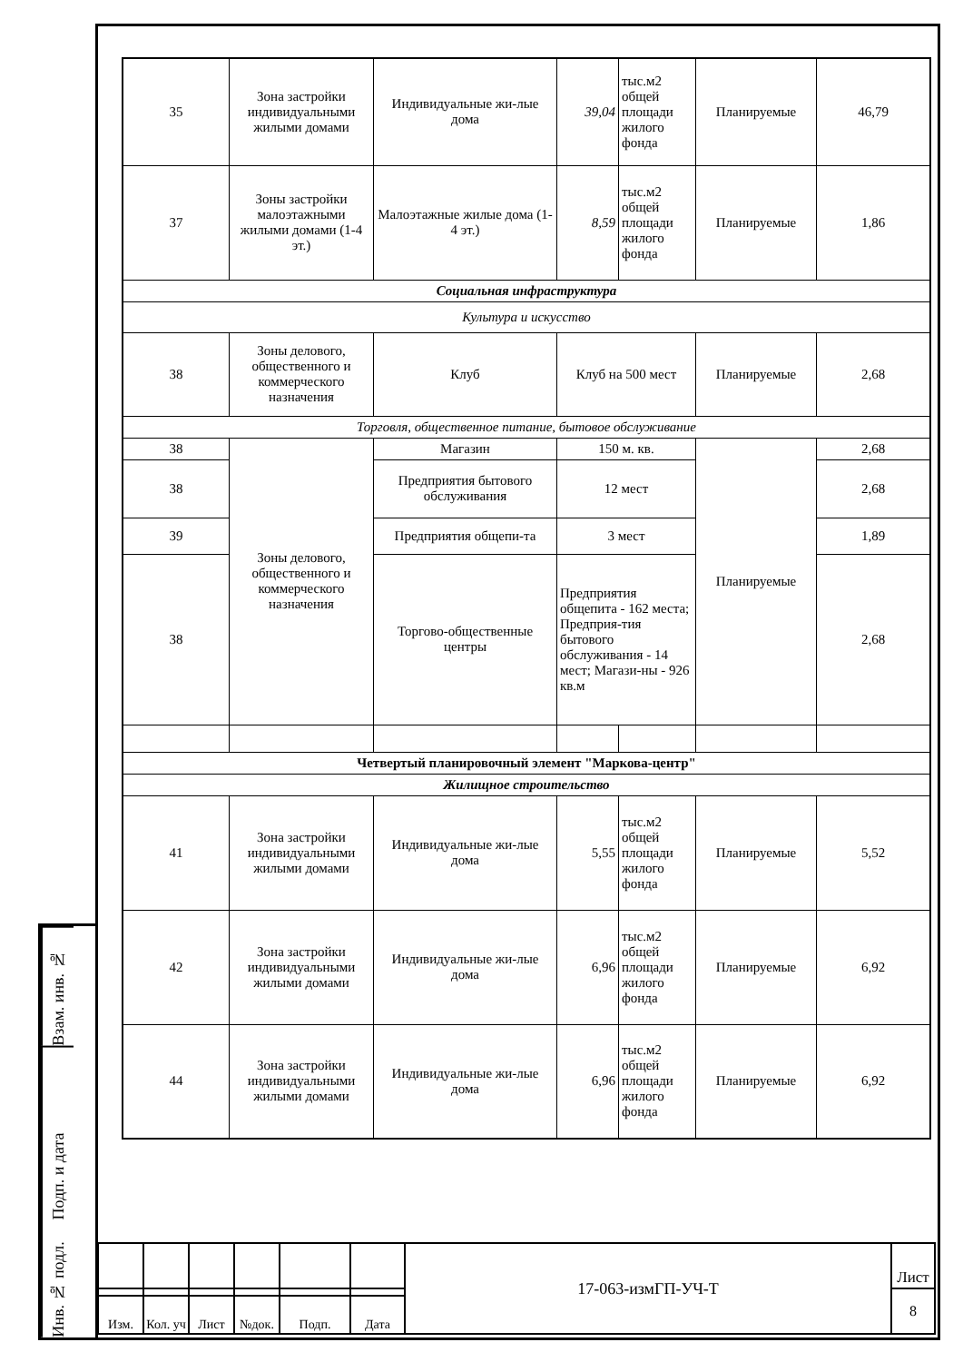| 35 | Зона застройки индивидуальными жилыми домами | Индивидуальные жи-лые дома | 39,04 | тыс.м2 общей площади жилого фонда | Планируемые | 46,79 |
| 37 | Зоны застройки малоэтажными жилыми домами (1-4 эт.) | Малоэтажные жилые дома (1-4 эт.) | 8,59 | тыс.м2 общей площади жилого фонда | Планируемые | 1,86 |
| Социальная инфраструктура | | | | | | |
| Культура и искусство | | | | | | |
| 38 | Зоны делового, общественного и коммерческого назначения | Клуб | Клуб на 500 мест | | Планируемые | 2,68 |
| Торговля, общественное питание, бытовое обслуживание | | | | | | |
| 38 | Зоны делового, общественного и коммерческого назначения | Магазин | 150 м. кв. | | Планируемые | 2,68 |
| 38 | | Предприятия бытового обслуживания | 12 мест | | | 2,68 |
| 39 | | Предприятия общепи-та | 3 мест | | | 1,89 |
| 38 | | Торгово-общественные центры | Предприятия общепита - 162 места; Предприя-тия бытового обслуживания - 14 мест; Магази-ны - 926 кв.м | | | 2,68 |
| Четвертый планировочный элемент "Маркова-центр" | | | | | | |
| Жилищное строительство | | | | | | |
| 41 | Зона застройки индивидуальными жилыми домами | Индивидуальные жи-лые дома | 5,55 | тыс.м2 общей площади жилого фонда | Планируемые | 5,52 |
| 42 | Зона застройки индивидуальными жилыми домами | Индивидуальные жи-лые дома | 6,96 | тыс.м2 общей площади жилого фонда | Планируемые | 6,92 |
| 44 | Зона застройки индивидуальными жилыми домами | Индивидуальные жи-лые дома | 6,96 | тыс.м2 общей площади жилого фонда | Планируемые | 6,92 |
Взам. инв. №
Подп. и дата
Инв. № подл.
| | | | | | | 17-063-измГП-УЧ-Т | Лист |
| | | | | | | | 8 |
| Изм. | Кол. уч | Лист | №док. | Подп. | Дата | | |